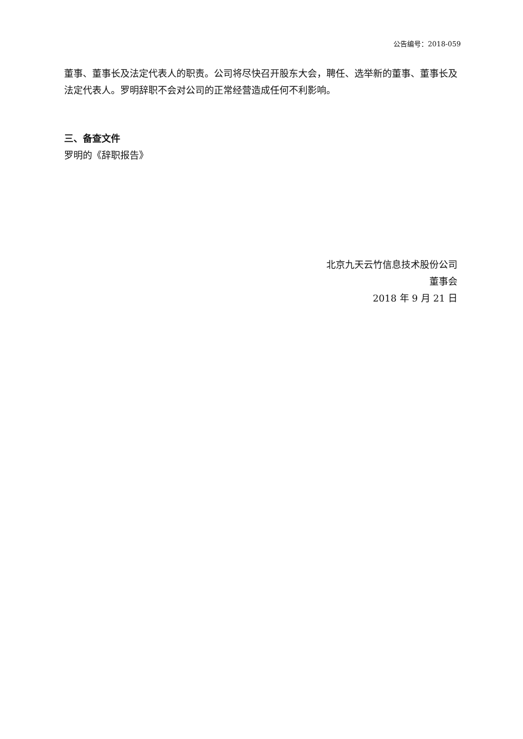公告编号：2018-059
董事、董事长及法定代表人的职责。公司将尽快召开股东大会，聘任、选举新的董事、董事长及法定代表人。罗明辞职不会对公司的正常经营造成任何不利影响。
三、备查文件
罗明的《辞职报告》
北京九天云竹信息技术股份公司
董事会
2018 年 9 月 21 日